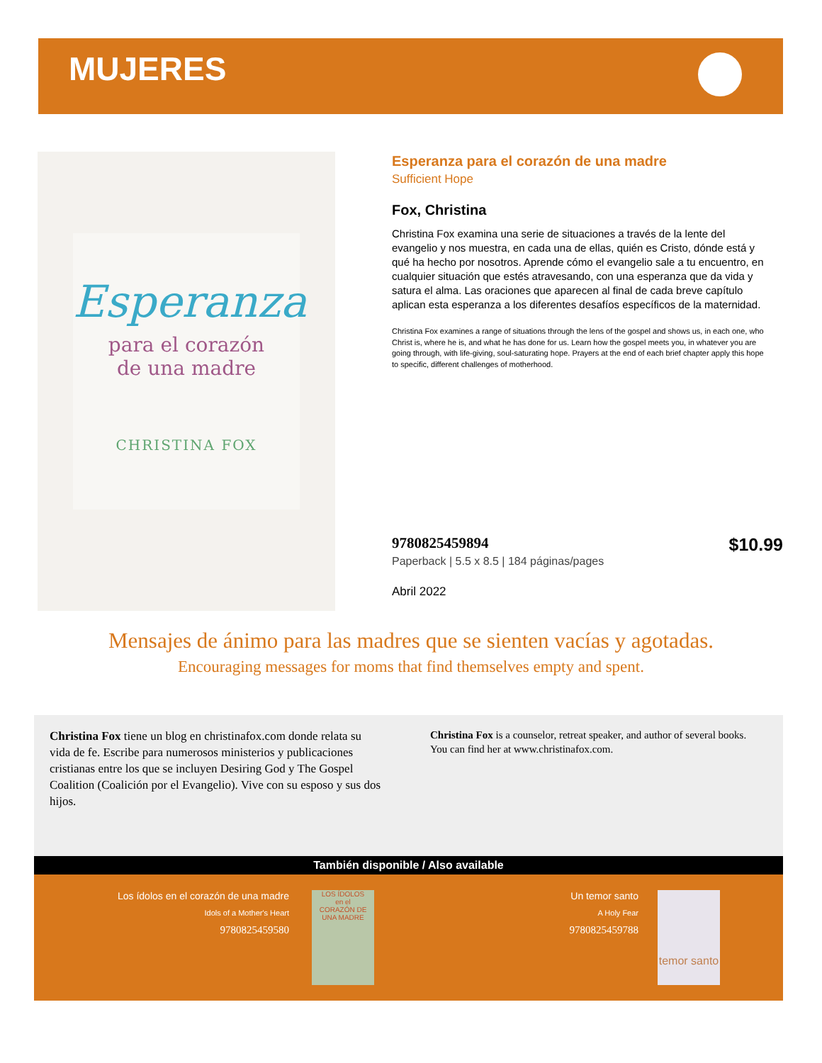MUJERES
Esperanza
para el corazón
de una madre
CHRISTINA FOX
Esperanza para el corazón de una madre
Sufficient Hope
Fox, Christina
Christina Fox examina una serie de situaciones a través de la lente del evangelio y nos muestra, en cada una de ellas, quién es Cristo, dónde está y qué ha hecho por nosotros. Aprende cómo el evangelio sale a tu encuentro, en cualquier situación que estés atravesando, con una esperanza que da vida y satura el alma. Las oraciones que aparecen al final de cada breve capítulo aplican esta esperanza a los diferentes desafíos específicos de la maternidad.
Christina Fox examines a range of situations through the lens of the gospel and shows us, in each one, who Christ is, where he is, and what he has done for us. Learn how the gospel meets you, in whatever you are going through, with life-giving, soul-saturating hope. Prayers at the end of each brief chapter apply this hope to specific, different challenges of motherhood.
9780825459894
$10.99
Paperback | 5.5 x 8.5 | 184 páginas/pages
Abril 2022
Mensajes de ánimo para las madres que se sienten vacías y agotadas.
Encouraging messages for moms that find themselves empty and spent.
Christina Fox tiene un blog en christinafox.com donde relata su vida de fe. Escribe para numerosos ministerios y publicaciones cristianas entre los que se incluyen Desiring God y The Gospel Coalition (Coalición por el Evangelio). Vive con su esposo y sus dos hijos.
Christina Fox is a counselor, retreat speaker, and author of several books. You can find her at www.christinafox.com.
También disponible / Also available
Los ídolos en el corazón de una madre
Idols of a Mother's Heart
9780825459580
LOS ÍDOLOS
en el
CORAZÓN DE
UNA MADRE
Un temor santo
A Holy Fear
9780825459788
temor santo